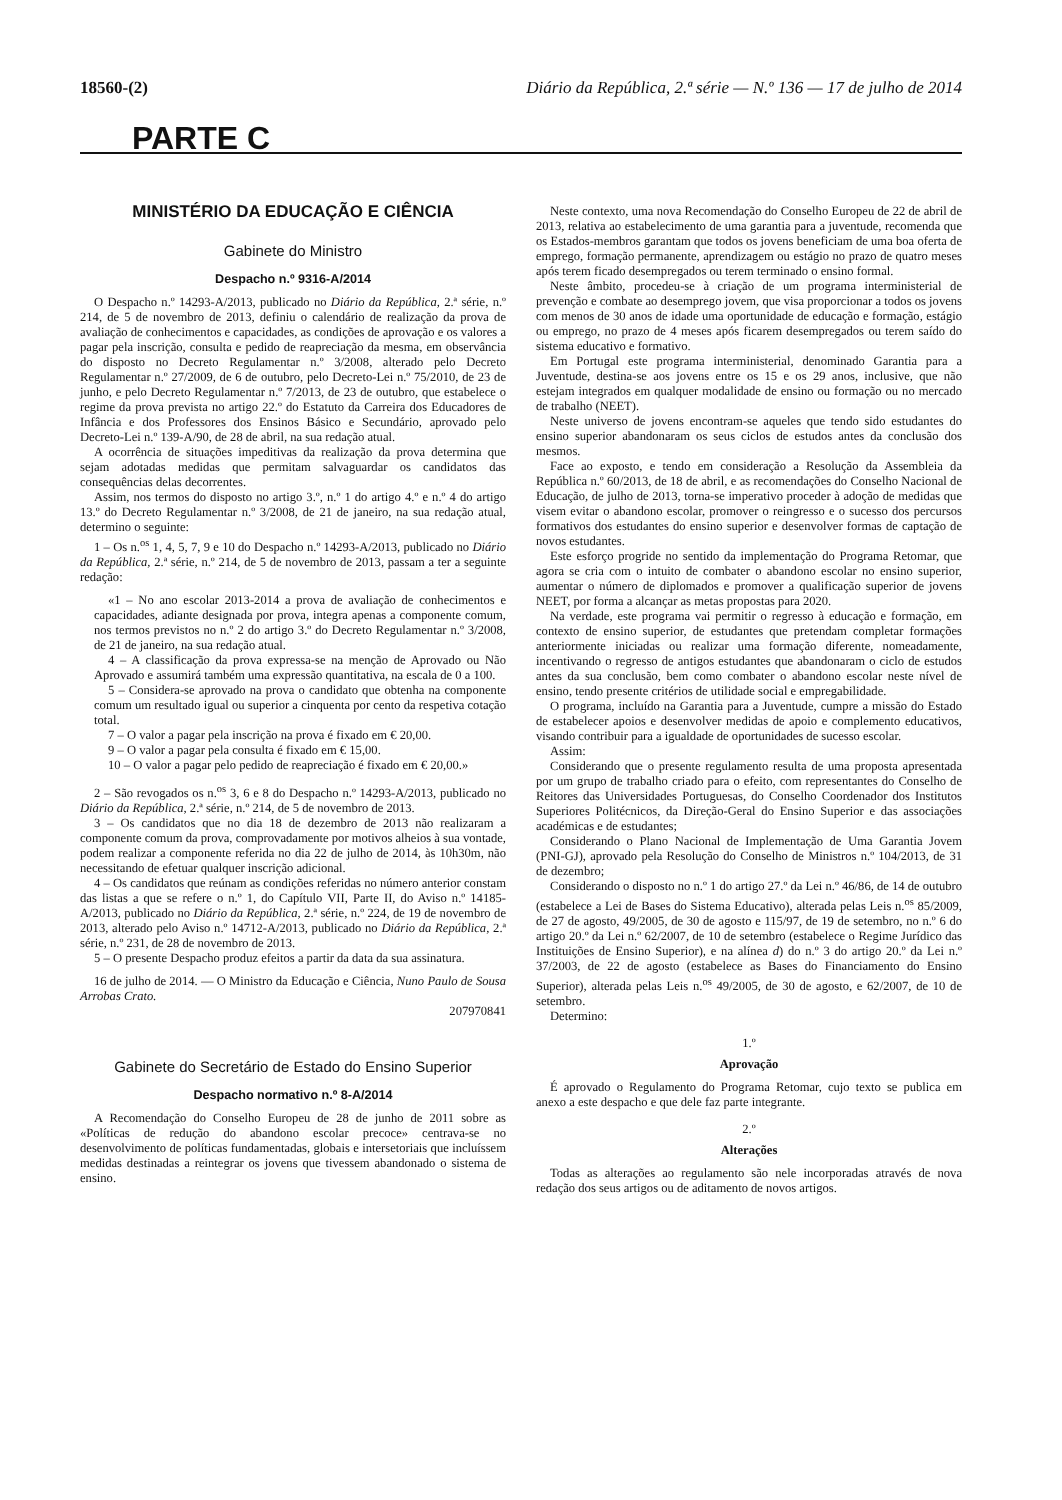18560-(2) Diário da República, 2.ª série — N.º 136 — 17 de julho de 2014
PARTE C
MINISTÉRIO DA EDUCAÇÃO E CIÊNCIA
Gabinete do Ministro
Despacho n.º 9316-A/2014
O Despacho n.º 14293-A/2013, publicado no Diário da República, 2.ª série, n.º 214, de 5 de novembro de 2013, definiu o calendário de realização da prova de avaliação de conhecimentos e capacidades, as condições de aprovação e os valores a pagar pela inscrição, consulta e pedido de reapreciação da mesma, em observância do disposto no Decreto Regulamentar n.º 3/2008, alterado pelo Decreto Regulamentar n.º 27/2009, de 6 de outubro, pelo Decreto-Lei n.º 75/2010, de 23 de junho, e pelo Decreto Regulamentar n.º 7/2013, de 23 de outubro, que estabelece o regime da prova prevista no artigo 22.º do Estatuto da Carreira dos Educadores de Infância e dos Professores dos Ensinos Básico e Secundário, aprovado pelo Decreto-Lei n.º 139-A/90, de 28 de abril, na sua redação atual.
A ocorrência de situações impeditivas da realização da prova determina que sejam adotadas medidas que permitam salvaguardar os candidatos das consequências delas decorrentes.
Assim, nos termos do disposto no artigo 3.º, n.º 1 do artigo 4.º e n.º 4 do artigo 13.º do Decreto Regulamentar n.º 3/2008, de 21 de janeiro, na sua redação atual, determino o seguinte:
1 – Os n.<sup>os</sup> 1, 4, 5, 7, 9 e 10 do Despacho n.º 14293-A/2013, publicado no Diário da República, 2.ª série, n.º 214, de 5 de novembro de 2013, passam a ter a seguinte redação:
«1 – No ano escolar 2013-2014 a prova de avaliação de conhecimentos e capacidades, adiante designada por prova, integra apenas a componente comum, nos termos previstos no n.º 2 do artigo 3.º do Decreto Regulamentar n.º 3/2008, de 21 de janeiro, na sua redação atual.
4 – A classificação da prova expressa-se na menção de Aprovado ou Não Aprovado e assumirá também uma expressão quantitativa, na escala de 0 a 100.
5 – Considera-se aprovado na prova o candidato que obtenha na componente comum um resultado igual ou superior a cinquenta por cento da respetiva cotação total.
7 – O valor a pagar pela inscrição na prova é fixado em € 20,00.
9 – O valor a pagar pela consulta é fixado em € 15,00.
10 – O valor a pagar pelo pedido de reapreciação é fixado em € 20,00.»
2 – São revogados os n.<sup>os</sup> 3, 6 e 8 do Despacho n.º 14293-A/2013, publicado no Diário da República, 2.ª série, n.º 214, de 5 de novembro de 2013.
3 – Os candidatos que no dia 18 de dezembro de 2013 não realizaram a componente comum da prova, comprovadamente por motivos alheios à sua vontade, podem realizar a componente referida no dia 22 de julho de 2014, às 10h30m, não necessitando de efetuar qualquer inscrição adicional.
4 – Os candidatos que reúnam as condições referidas no número anterior constam das listas a que se refere o n.º 1, do Capítulo VII, Parte II, do Aviso n.º 14185-A/2013, publicado no Diário da República, 2.ª série, n.º 224, de 19 de novembro de 2013, alterado pelo Aviso n.º 14712-A/2013, publicado no Diário da República, 2.ª série, n.º 231, de 28 de novembro de 2013.
5 – O presente Despacho produz efeitos a partir da data da sua assinatura.
16 de julho de 2014. — O Ministro da Educação e Ciência, Nuno Paulo de Sousa Arrobas Crato.
207970841
Gabinete do Secretário de Estado do Ensino Superior
Despacho normativo n.º 8-A/2014
A Recomendação do Conselho Europeu de 28 de junho de 2011 sobre as «Políticas de redução do abandono escolar precoce» centrava-se no desenvolvimento de políticas fundamentadas, globais e intersetoriais que incluíssem medidas destinadas a reintegrar os jovens que tivessem abandonado o sistema de ensino.
Neste contexto, uma nova Recomendação do Conselho Europeu de 22 de abril de 2013, relativa ao estabelecimento de uma garantia para a juventude, recomenda que os Estados-membros garantam que todos os jovens beneficiam de uma boa oferta de emprego, formação permanente, aprendizagem ou estágio no prazo de quatro meses após terem ficado desempregados ou terem terminado o ensino formal.
Neste âmbito, procedeu-se à criação de um programa interministerial de prevenção e combate ao desemprego jovem, que visa proporcionar a todos os jovens com menos de 30 anos de idade uma oportunidade de educação e formação, estágio ou emprego, no prazo de 4 meses após ficarem desempregados ou terem saído do sistema educativo e formativo.
Em Portugal este programa interministerial, denominado Garantia para a Juventude, destina-se aos jovens entre os 15 e os 29 anos, inclusive, que não estejam integrados em qualquer modalidade de ensino ou formação ou no mercado de trabalho (NEET).
Neste universo de jovens encontram-se aqueles que tendo sido estudantes do ensino superior abandonaram os seus ciclos de estudos antes da conclusão dos mesmos.
Face ao exposto, e tendo em consideração a Resolução da Assembleia da República n.º 60/2013, de 18 de abril, e as recomendações do Conselho Nacional de Educação, de julho de 2013, torna-se imperativo proceder à adoção de medidas que visem evitar o abandono escolar, promover o reingresso e o sucesso dos percursos formativos dos estudantes do ensino superior e desenvolver formas de captação de novos estudantes.
Este esforço progride no sentido da implementação do Programa Retomar, que agora se cria com o intuito de combater o abandono escolar no ensino superior, aumentar o número de diplomados e promover a qualificação superior de jovens NEET, por forma a alcançar as metas propostas para 2020.
Na verdade, este programa vai permitir o regresso à educação e formação, em contexto de ensino superior, de estudantes que pretendam completar formações anteriormente iniciadas ou realizar uma formação diferente, nomeadamente, incentivando o regresso de antigos estudantes que abandonaram o ciclo de estudos antes da sua conclusão, bem como combater o abandono escolar neste nível de ensino, tendo presente critérios de utilidade social e empregabilidade.
O programa, incluído na Garantia para a Juventude, cumpre a missão do Estado de estabelecer apoios e desenvolver medidas de apoio e complemento educativos, visando contribuir para a igualdade de oportunidades de sucesso escolar.
Assim:
Considerando que o presente regulamento resulta de uma proposta apresentada por um grupo de trabalho criado para o efeito, com representantes do Conselho de Reitores das Universidades Portuguesas, do Conselho Coordenador dos Institutos Superiores Politécnicos, da Direção-Geral do Ensino Superior e das associações académicas e de estudantes;
Considerando o Plano Nacional de Implementação de Uma Garantia Jovem (PNI-GJ), aprovado pela Resolução do Conselho de Ministros n.º 104/2013, de 31 de dezembro;
Considerando o disposto no n.º 1 do artigo 27.º da Lei n.º 46/86, de 14 de outubro (estabelece a Lei de Bases do Sistema Educativo), alterada pelas Leis n.<sup>os</sup> 85/2009, de 27 de agosto, 49/2005, de 30 de agosto e 115/97, de 19 de setembro, no n.º 6 do artigo 20.º da Lei n.º 62/2007, de 10 de setembro (estabelece o Regime Jurídico das Instituições de Ensino Superior), e na alínea d) do n.º 3 do artigo 20.º da Lei n.º 37/2003, de 22 de agosto (estabelece as Bases do Financiamento do Ensino Superior), alterada pelas Leis n.<sup>os</sup> 49/2005, de 30 de agosto, e 62/2007, de 10 de setembro.
Determino:
1.º
Aprovação
É aprovado o Regulamento do Programa Retomar, cujo texto se publica em anexo a este despacho e que dele faz parte integrante.
2.º
Alterações
Todas as alterações ao regulamento são nele incorporadas através de nova redação dos seus artigos ou de aditamento de novos artigos.